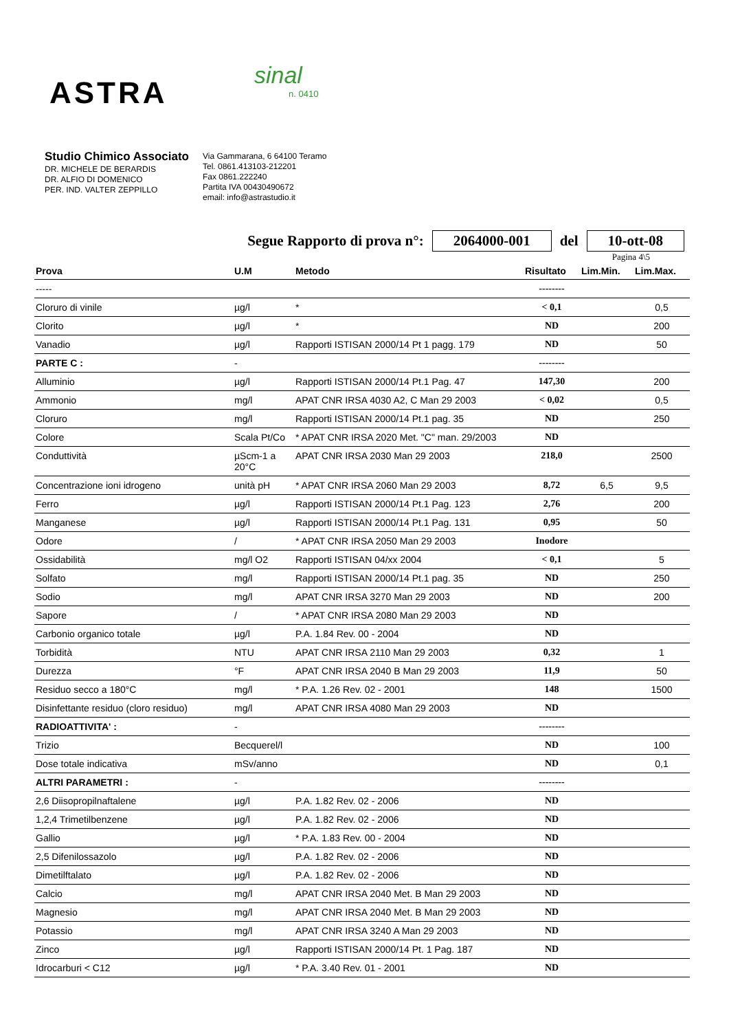ASTRA
sinal
n. 0410
Studio Chimico Associato
DR. MICHELE DE BERARDIS
DR. ALFIO DI DOMENICO
PER. IND. VALTER ZEPPILLO
Via Gammarana, 6 64100 Teramo
Tel. 0861.413103-212201
Fax 0861.222240
Partita IVA 00430490672
email: info@astrastudio.it
Segue Rapporto di prova n°: 2064000-001 del 10-ott-08
Pagina 4\5
| Prova | U.M | Metodo | Risultato | Lim.Min. | Lim.Max. |
| --- | --- | --- | --- | --- | --- |
| ----- | | | -------- | | |
| Cloruro di vinile | µg/l | * | < 0,1 | | 0,5 |
| Clorito | µg/l | * | ND | | 200 |
| Vanadio | µg/l | Rapporti ISTISAN 2000/14 Pt 1 pagg. 179 | ND | | 50 |
| PARTE C : | - | | -------- | | |
| Alluminio | µg/l | Rapporti ISTISAN 2000/14 Pt.1 Pag. 47 | 147,30 | | 200 |
| Ammonio | mg/l | APAT CNR IRSA 4030 A2, C Man 29 2003 | < 0,02 | | 0,5 |
| Cloruro | mg/l | Rapporti ISTISAN 2000/14 Pt.1 pag. 35 | ND | | 250 |
| Colore | Scala Pt/Co | * APAT CNR IRSA 2020 Met. "C" man. 29/2003 | ND | | |
| Conduttività | µScm-1 a 20°C | APAT CNR IRSA 2030 Man 29 2003 | 218,0 | | 2500 |
| Concentrazione ioni idrogeno | unità pH | * APAT CNR IRSA 2060 Man 29 2003 | 8,72 | 6,5 | 9,5 |
| Ferro | µg/l | Rapporti ISTISAN 2000/14 Pt.1 Pag. 123 | 2,76 | | 200 |
| Manganese | µg/l | Rapporti ISTISAN 2000/14 Pt.1 Pag. 131 | 0,95 | | 50 |
| Odore | / | * APAT CNR IRSA 2050 Man 29 2003 | Inodore | | |
| Ossidabilità | mg/l O2 | Rapporti ISTISAN 04/xx 2004 | < 0,1 | | 5 |
| Solfato | mg/l | Rapporti ISTISAN 2000/14 Pt.1 pag. 35 | ND | | 250 |
| Sodio | mg/l | APAT CNR IRSA 3270 Man 29 2003 | ND | | 200 |
| Sapore | / | * APAT CNR IRSA 2080 Man 29 2003 | ND | | |
| Carbonio organico totale | µg/l | P.A. 1.84 Rev. 00 - 2004 | ND | | |
| Torbidità | NTU | APAT CNR IRSA 2110 Man 29 2003 | 0,32 | | 1 |
| Durezza | °F | APAT CNR IRSA 2040 B Man 29 2003 | 11,9 | | 50 |
| Residuo secco a 180°C | mg/l | * P.A. 1.26 Rev. 02 - 2001 | 148 | | 1500 |
| Disinfettante residuo (cloro residuo) | mg/l | APAT CNR IRSA 4080 Man 29 2003 | ND | | |
| RADIOATTIVITA' : | - | | -------- | | |
| Trizio | Becquerel/l | | ND | | 100 |
| Dose totale indicativa | mSv/anno | | ND | | 0,1 |
| ALTRI PARAMETRI : | - | | -------- | | |
| 2,6 Diisopropilnaftalene | µg/l | P.A. 1.82 Rev. 02 - 2006 | ND | | |
| 1,2,4 Trimetilbenzene | µg/l | P.A. 1.82 Rev. 02 - 2006 | ND | | |
| Gallio | µg/l | * P.A. 1.83 Rev. 00 - 2004 | ND | | |
| 2,5 Difenilossazolo | µg/l | P.A. 1.82 Rev. 02 - 2006 | ND | | |
| Dimetilftalato | µg/l | P.A. 1.82 Rev. 02 - 2006 | ND | | |
| Calcio | mg/l | APAT CNR IRSA 2040 Met. B Man 29 2003 | ND | | |
| Magnesio | mg/l | APAT CNR IRSA 2040 Met. B Man 29 2003 | ND | | |
| Potassio | mg/l | APAT CNR IRSA 3240 A Man 29 2003 | ND | | |
| Zinco | µg/l | Rapporti ISTISAN 2000/14 Pt. 1 Pag. 187 | ND | | |
| Idrocarburi < C12 | µg/l | * P.A. 3.40 Rev. 01 - 2001 | ND | | |